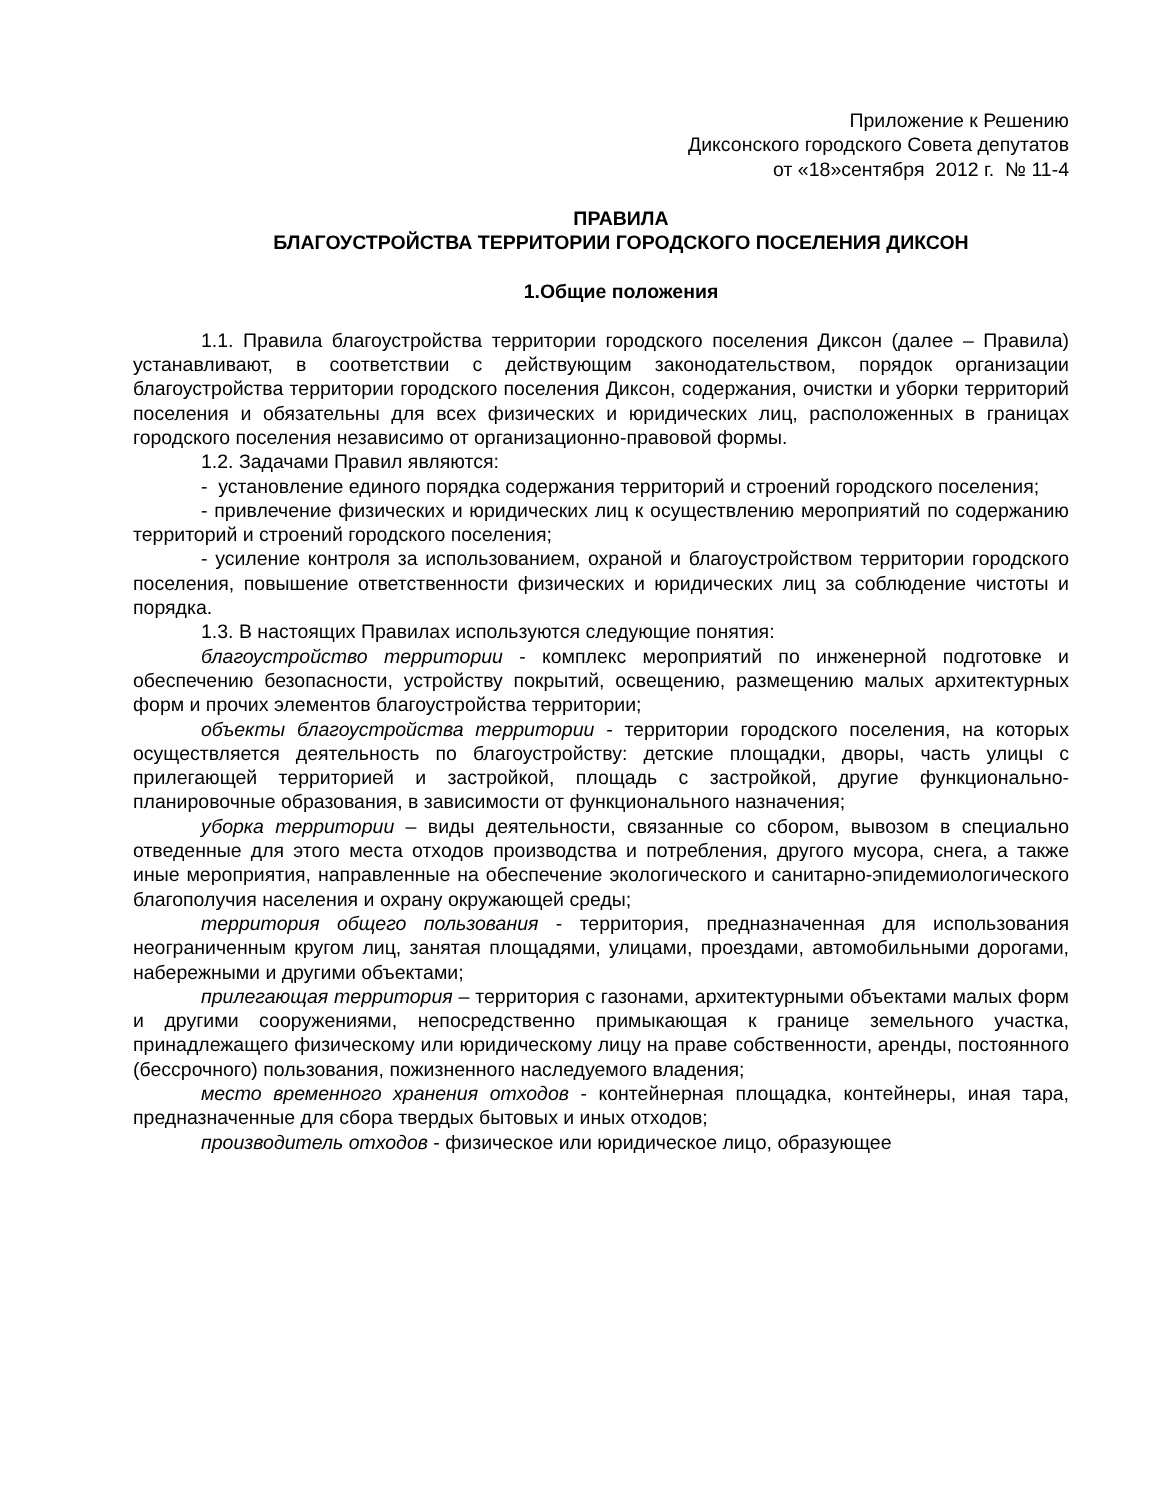Приложение к Решению
Диксонского городского Совета депутатов
от «18»сентября 2012 г. № 11-4
ПРАВИЛА
БЛАГОУСТРОЙСТВА ТЕРРИТОРИИ ГОРОДСКОГО ПОСЕЛЕНИЯ ДИКСОН
1.Общие положения
1.1. Правила благоустройства территории городского поселения Диксон (далее – Правила) устанавливают, в соответствии с действующим законодательством, порядок организации благоустройства территории городского поселения Диксон, содержания, очистки и уборки территорий поселения и обязательны для всех физических и юридических лиц, расположенных в границах городского поселения независимо от организационно-правовой формы.
1.2. Задачами Правил являются:
- установление единого порядка содержания территорий и строений городского поселения;
- привлечение физических и юридических лиц к осуществлению мероприятий по содержанию территорий и строений городского поселения;
- усиление контроля за использованием, охраной и благоустройством территории городского поселения, повышение ответственности физических и юридических лиц за соблюдение чистоты и порядка.
1.3. В настоящих Правилах используются следующие понятия:
благоустройство территории - комплекс мероприятий по инженерной подготовке и обеспечению безопасности, устройству покрытий, освещению, размещению малых архитектурных форм и прочих элементов благоустройства территории;
объекты благоустройства территории - территории городского поселения, на которых осуществляется деятельность по благоустройству: детские площадки, дворы, часть улицы с прилегающей территорией и застройкой, площадь с застройкой, другие функционально-планировочные образования, в зависимости от функционального назначения;
уборка территории – виды деятельности, связанные со сбором, вывозом в специально отведенные для этого места отходов производства и потребления, другого мусора, снега, а также иные мероприятия, направленные на обеспечение экологического и санитарно-эпидемиологического благополучия населения и охрану окружающей среды;
территория общего пользования - территория, предназначенная для использования неограниченным кругом лиц, занятая площадями, улицами, проездами, автомобильными дорогами, набережными и другими объектами;
прилегающая территория – территория с газонами, архитектурными объектами малых форм и другими сооружениями, непосредственно примыкающая к границе земельного участка, принадлежащего физическому или юридическому лицу на праве собственности, аренды, постоянного (бессрочного) пользования, пожизненного наследуемого владения;
место временного хранения отходов - контейнерная площадка, контейнеры, иная тара, предназначенные для сбора твердых бытовых и иных отходов;
производитель отходов - физическое или юридическое лицо, образующее